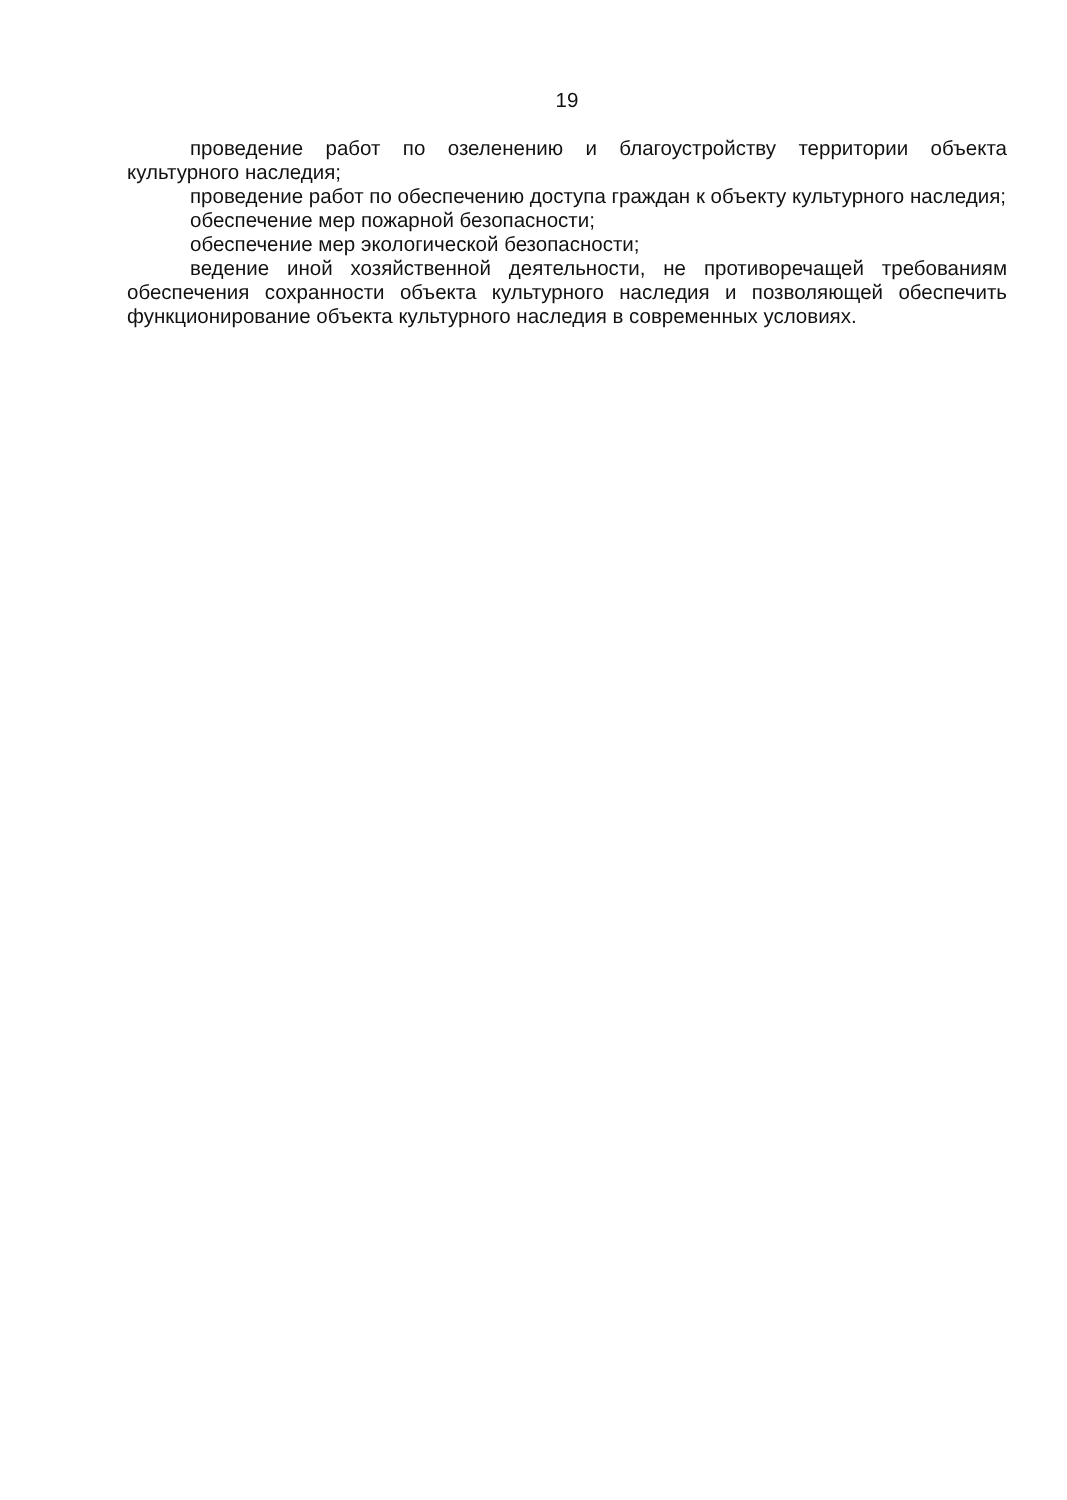19
проведение работ по озеленению и благоустройству территории объекта культурного наследия;
проведение работ по обеспечению доступа граждан к объекту культурного наследия;
обеспечение мер пожарной безопасности;
обеспечение мер экологической безопасности;
ведение иной хозяйственной деятельности, не противоречащей требованиям обеспечения сохранности объекта культурного наследия и позволяющей обеспечить функционирование объекта культурного наследия в современных условиях.